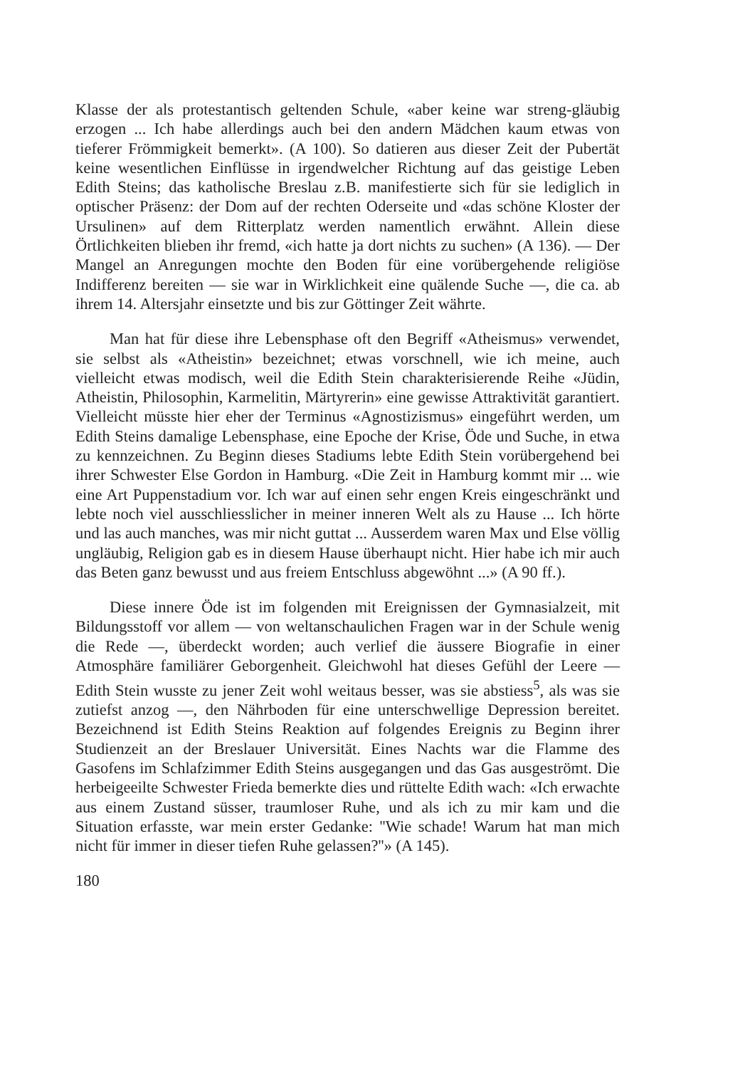Klasse der als protestantisch geltenden Schule, «aber keine war streng-gläubig erzogen ... Ich habe allerdings auch bei den andern Mädchen kaum etwas von tieferer Frömmigkeit bemerkt». (A 100). So datieren aus dieser Zeit der Pubertät keine wesentlichen Einflüsse in irgendwelcher Richtung auf das geistige Leben Edith Steins; das katholische Breslau z.B. manifestierte sich für sie lediglich in optischer Präsenz: der Dom auf der rechten Oderseite und «das schöne Kloster der Ursulinen» auf dem Ritterplatz werden namentlich erwähnt. Allein diese Örtlichkeiten blieben ihr fremd, «ich hatte ja dort nichts zu suchen» (A 136). — Der Mangel an Anregungen mochte den Boden für eine vorübergehende religiöse Indifferenz bereiten — sie war in Wirklichkeit eine quälende Suche —, die ca. ab ihrem 14. Altersjahr einsetzte und bis zur Göttinger Zeit währte.
Man hat für diese ihre Lebensphase oft den Begriff «Atheismus» verwendet, sie selbst als «Atheistin» bezeichnet; etwas vorschnell, wie ich meine, auch vielleicht etwas modisch, weil die Edith Stein charakterisierende Reihe «Jüdin, Atheistin, Philosophin, Karmelitin, Märtyrerin» eine gewisse Attraktivität garantiert. Vielleicht müsste hier eher der Terminus «Agnostizismus» eingeführt werden, um Edith Steins damalige Lebensphase, eine Epoche der Krise, Öde und Suche, in etwa zu kennzeichnen. Zu Beginn dieses Stadiums lebte Edith Stein vorübergehend bei ihrer Schwester Else Gordon in Hamburg. «Die Zeit in Hamburg kommt mir ... wie eine Art Puppenstadium vor. Ich war auf einen sehr engen Kreis eingeschränkt und lebte noch viel ausschliesslicher in meiner inneren Welt als zu Hause ... Ich hörte und las auch manches, was mir nicht guttat ... Ausserdem waren Max und Else völlig ungläubig, Religion gab es in diesem Hause überhaupt nicht. Hier habe ich mir auch das Beten ganz bewusst und aus freiem Entschluss abgewöhnt ...» (A 90 ff.).
Diese innere Öde ist im folgenden mit Ereignissen der Gymnasialzeit, mit Bildungsstoff vor allem — von weltanschaulichen Fragen war in der Schule wenig die Rede —, überdeckt worden; auch verlief die äussere Biografie in einer Atmosphäre familiärer Geborgenheit. Gleichwohl hat dieses Gefühl der Leere — Edith Stein wusste zu jener Zeit wohl weitaus besser, was sie abstiess<sup>5</sup>, als was sie zutiefst anzog —, den Nährboden für eine unterschwellige Depression bereitet. Bezeichnend ist Edith Steins Reaktion auf folgendes Ereignis zu Beginn ihrer Studienzeit an der Breslauer Universität. Eines Nachts war die Flamme des Gasofens im Schlafzimmer Edith Steins ausgegangen und das Gas ausgeströmt. Die herbeigeeilte Schwester Frieda bemerkte dies und rüttelte Edith wach: «Ich erwachte aus einem Zustand süsser, traumloser Ruhe, und als ich zu mir kam und die Situation erfasste, war mein erster Gedanke: ''Wie schade! Warum hat man mich nicht für immer in dieser tiefen Ruhe gelassen?''» (A 145).
180